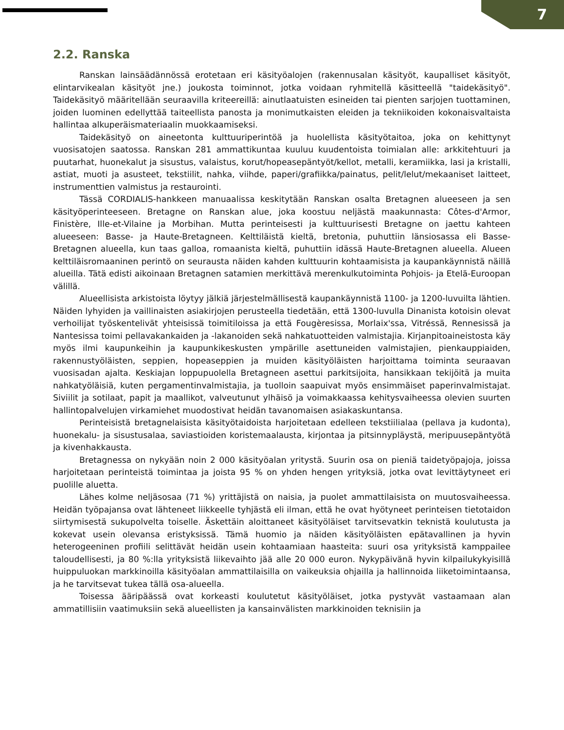7
2.2. Ranska
Ranskan lainsäädännössä erotetaan eri käsityöalojen (rakennusalan käsityöt, kaupalliset käsityöt, elintarvikealan käsityöt jne.) joukosta toiminnot, jotka voidaan ryhmitellä käsitteellä "taidekäsityö". Taidekäsityö määritellään seuraavilla kriteereillä: ainutlaatuisten esineiden tai pienten sarjojen tuottaminen, joiden luominen edellyttää taiteellista panosta ja monimutkaisten eleiden ja tekniikoiden kokonaisvaltaista hallintaa alkuperäismateriaalin muokkaamiseksi.
Taidekäsityö on aineetonta kulttuuriperintöä ja huolellista käsityötaitoa, joka on kehittynyt vuosisatojen saatossa. Ranskan 281 ammattikuntaa kuuluu kuudentoista toimialan alle: arkkitehtuuri ja puutarhat, huonekalut ja sisustus, valaistus, korut/hopeasepäntyöt/kellot, metalli, keramiikka, lasi ja kristalli, astiat, muoti ja asusteet, tekstiilit, nahka, viihde, paperi/grafiikka/painatus, pelit/lelut/mekaaniset laitteet, instrumenttien valmistus ja restaurointi.
Tässä CORDIALIS-hankkeen manuaalissa keskitytään Ranskan osalta Bretagnen alueeseen ja sen käsityöperinteeseen. Bretagne on Ranskan alue, joka koostuu neljästä maakunnasta: Côtes-d'Armor, Finistère, Ille-et-Vilaine ja Morbihan. Mutta perinteisesti ja kulttuurisesti Bretagne on jaettu kahteen alueeseen: Basse- ja Haute-Bretagneen. Kelttiläistä kieltä, bretonia, puhuttiin länsiosassa eli Basse-Bretagnen alueella, kun taas galloa, romaanista kieltä, puhuttiin idässä Haute-Bretagnen alueella. Alueen kelttiläisromaaninen perintö on seurausta näiden kahden kulttuurin kohtaamisista ja kaupankäynnistä näillä alueilla. Tätä edisti aikoinaan Bretagnen satamien merkittävä merenkulkutoiminta Pohjois- ja Etelä-Euroopan välillä.
Alueellisista arkistoista löytyy jälkiä järjestelmällisestä kaupankäynnistä 1100- ja 1200-luvuilta lähtien. Näiden lyhyiden ja vaillinaisten asiakirjojen perusteella tiedetään, että 1300-luvulla Dinanista kotoisin olevat verhoilijat työskentelivät yhteisissä toimitiloissa ja että Fougèresissa, Morlaix'ssa, Vitréssä, Rennesissä ja Nantesissa toimi pellavakankaiden ja -lakanoiden sekä nahkatuotteiden valmistajia. Kirjanpitoaineistosta käy myös ilmi kaupunkeihin ja kaupunkikeskusten ympärille asettuneiden valmistajien, pienkauppiaiden, rakennustyöläisten, seppien, hopeaseppien ja muiden käsityöläisten harjoittama toiminta seuraavan vuosisadan ajalta. Keskiajan loppupuolella Bretagneen asettui parkitsijoita, hansikkaan tekijöitä ja muita nahkatyöläisiä, kuten pergamentinvalmistajia, ja tuolloin saapuivat myös ensimmäiset paperinvalmistajat. Siviilit ja sotilaat, papit ja maallikot, valveutunut ylhäisö ja voimakkaassa kehitysvaiheessa olevien suurten hallintopalvelujen virkamiehet muodostivat heidän tavanomaisen asiakaskuntansa.
Perinteisistä bretagnelaisista käsityötaidoista harjoitetaan edelleen tekstiilialaa (pellava ja kudonta), huonekalu- ja sisustusalaa, saviastioiden koristemaalausta, kirjontaa ja pitsinnypläystä, meripuusepäntyötä ja kivenhakkausta.
Bretagnessa on nykyään noin 2 000 käsityöalan yritystä. Suurin osa on pieniä taidetyöpajoja, joissa harjoitetaan perinteistä toimintaa ja joista 95 % on yhden hengen yrityksiä, jotka ovat levittäytyneet eri puolille aluetta.
Lähes kolme neljäsosaa (71 %) yrittäjistä on naisia, ja puolet ammattilaisista on muutosvaiheessa. Heidän työpajansa ovat lähteneet liikkeelle tyhjästä eli ilman, että he ovat hyötyneet perinteisen tietotaidon siirtymisestä sukupolvelta toiselle. Äskettäin aloittaneet käsityöläiset tarvitsevatkin teknistä koulutusta ja kokevat usein olevansa eristyksissä. Tämä huomio ja näiden käsityöläisten epätavallinen ja hyvin heterogeeninen profiili selittävät heidän usein kohtaamiaan haasteita: suuri osa yrityksistä kamppailee taloudellisesti, ja 80 %:lla yrityksistä liikevaihto jää alle 20 000 euron. Nykypäivänä hyvin kilpailukykyisillä huippuluokan markkinoilla käsityöalan ammattilaisilla on vaikeuksia ohjailla ja hallinnoida liiketoimintaansa, ja he tarvitsevat tukea tällä osa-alueella.
Toisessa ääripäässä ovat korkeasti koulutetut käsityöläiset, jotka pystyvät vastaamaan alan ammatillisiin vaatimuksiin sekä alueellisten ja kansainvälisten markkinoiden teknisiin ja